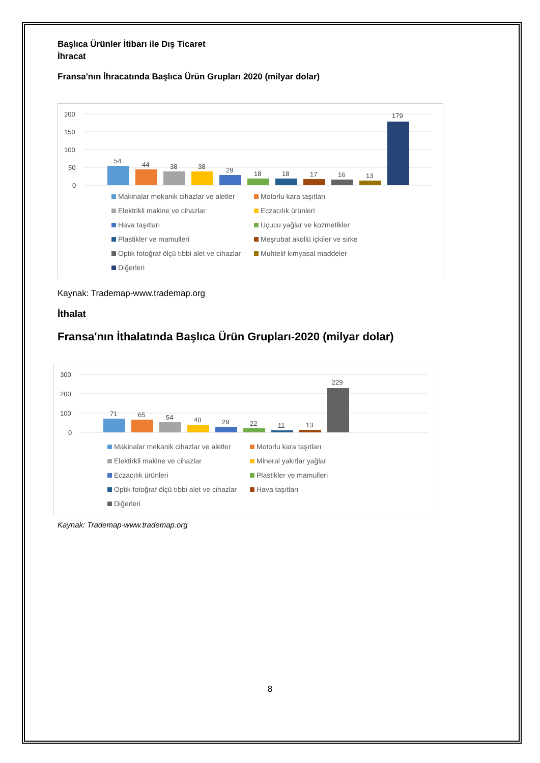Başlıca Ürünler İtibarı ile Dış Ticaret
İhracat
Fransa'nın İhracatında Başlıca Ürün Grupları 2020 (milyar dolar)
200
150
100
50
0
54
44
38
38
29
18
18
17
16
13
179
Makinalar mekanik cihazlar ve aletler Motorlu kara taşıtları Elektrikli makine ve cihazlar Eczacılık ürünleri Hava taşıtları Uçucu yağlar ve kozmetikler Plastikler ve mamulleri Meşrubat akollü içkiler ve sirke Optik fotoğraf ölçü tıbbi alet ve cihazlar Muhtelif kimyasal maddeler Diğerleri
Kaynak: Trademap-www.trademap.org
İthalat
Fransa'nın İthalatında Başlıca Ürün Grupları-2020 (milyar dolar)
300
200
100
0
71
65
54
40
29
22
11
13
229
Makinalar mekanik cihazlar ve aletler Motorlu kara taşıtları Elektirkli makine ve cihazlar Mineral yakıtlar yağlar Eczacılık ürünleri Plastikler ve mamulleri Optik fotoğraf ölçü tıbbi alet ve cihazlar Hava taşıtları Diğerleri
Kaynak: Trademap-www.trademap.org
8